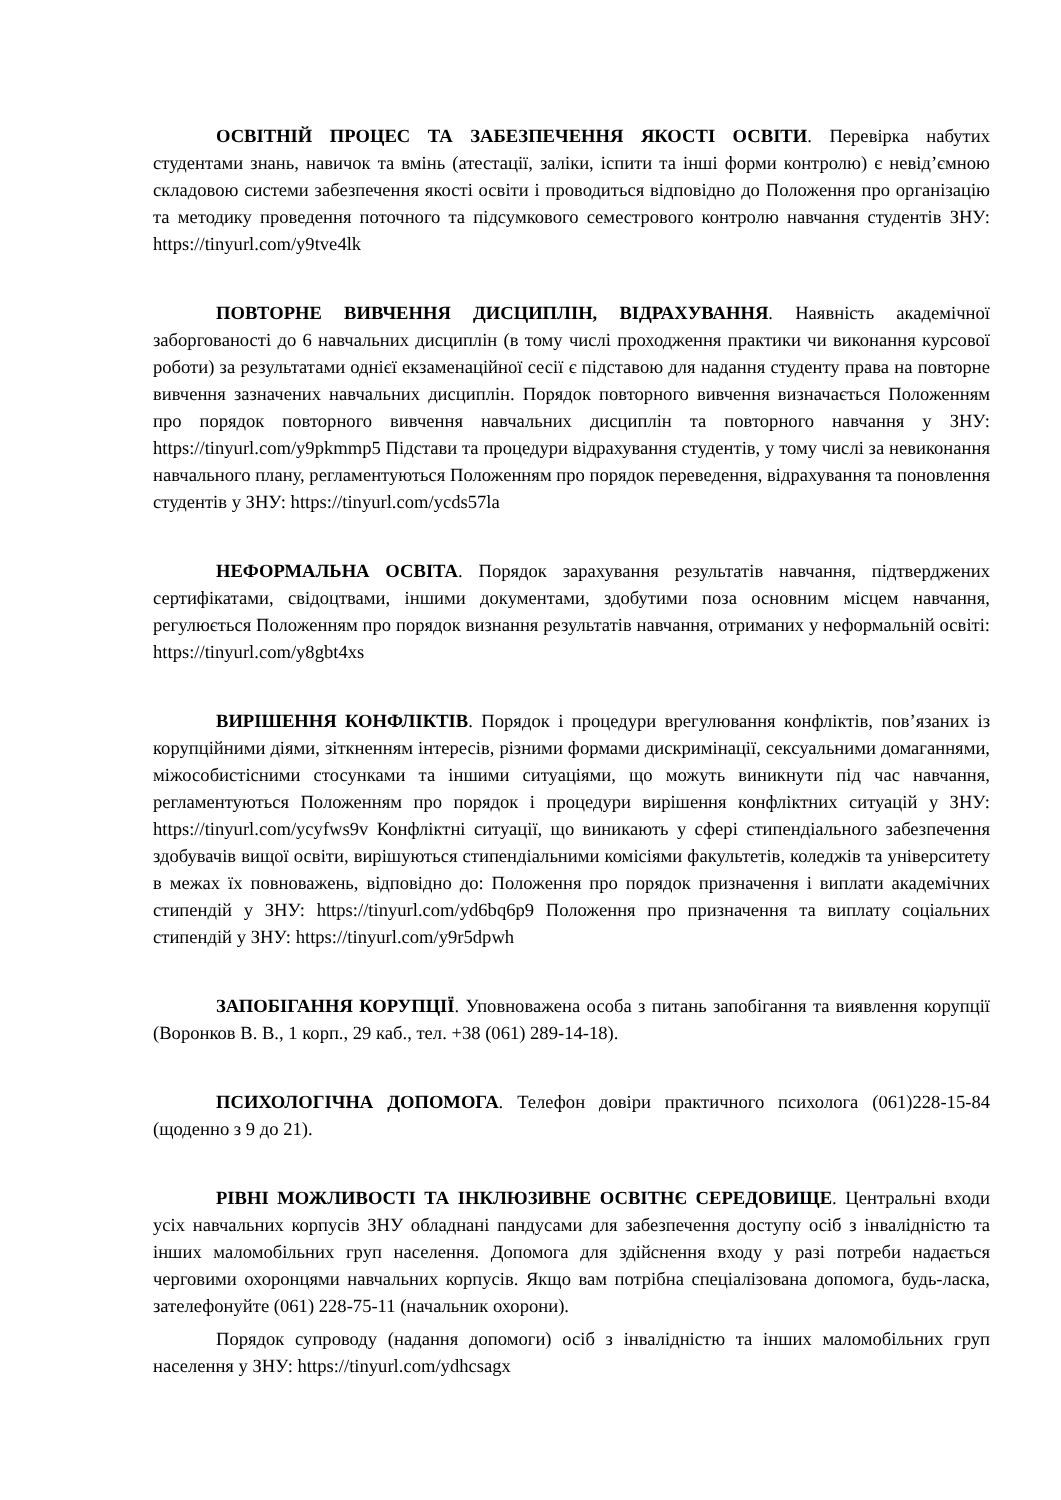ОСВІТНІЙ ПРОЦЕС ТА ЗАБЕЗПЕЧЕННЯ ЯКОСТІ ОСВІТИ. Перевірка набутих студентами знань, навичок та вмінь (атестації, заліки, іспити та інші форми контролю) є невід’ємною складовою системи забезпечення якості освіти і проводиться відповідно до Положення про організацію та методику проведення поточного та підсумкового семестрового контролю навчання студентів ЗНУ: https://tinyurl.com/y9tve4lk
ПОВТОРНЕ ВИВЧЕННЯ ДИСЦИПЛІН, ВІДРАХУВАННЯ. Наявність академічної заборгованості до 6 навчальних дисциплін (в тому числі проходження практики чи виконання курсової роботи) за результатами однієї екзаменаційної сесії є підставою для надання студенту права на повторне вивчення зазначених навчальних дисциплін. Порядок повторного вивчення визначається Положенням про порядок повторного вивчення навчальних дисциплін та повторного навчання у ЗНУ: https://tinyurl.com/y9pkmmp5 Підстави та процедури відрахування студентів, у тому числі за невиконання навчального плану, регламентуються Положенням про порядок переведення, відрахування та поновлення студентів у ЗНУ: https://tinyurl.com/ycds57la
НЕФОРМАЛЬНА ОСВІТА. Порядок зарахування результатів навчання, підтверджених сертифікатами, свідоцтвами, іншими документами, здобутими поза основним місцем навчання, регулюється Положенням про порядок визнання результатів навчання, отриманих у неформальній освіті: https://tinyurl.com/y8gbt4xs
ВИРІШЕННЯ КОНФЛІКТІВ. Порядок і процедури врегулювання конфліктів, пов’язаних із корупційними діями, зіткненням інтересів, різними формами дискримінації, сексуальними домаганнями, міжособистісними стосунками та іншими ситуаціями, що можуть виникнути під час навчання, регламентуються Положенням про порядок і процедури вирішення конфліктних ситуацій у ЗНУ: https://tinyurl.com/ycyfws9v Конфліктні ситуації, що виникають у сфері стипендіального забезпечення здобувачів вищої освіти, вирішуються стипендіальними комісіями факультетів, коледжів та університету в межах їх повноважень, відповідно до: Положення про порядок призначення і виплати академічних стипендій у ЗНУ: https://tinyurl.com/yd6bq6p9 Положення про призначення та виплату соціальних стипендій у ЗНУ: https://tinyurl.com/y9r5dpwh
ЗАПОБІГАННЯ КОРУПЦІЇ. Уповноважена особа з питань запобігання та виявлення корупції (Воронков В. В., 1 корп., 29 каб., тел. +38 (061) 289-14-18).
ПСИХОЛОГІЧНА ДОПОМОГА. Телефон довіри практичного психолога (061)228-15-84 (щоденно з 9 до 21).
РІВНІ МОЖЛИВОСТІ ТА ІНКЛЮЗИВНЕ ОСВІТНЄ СЕРЕДОВИЩЕ. Центральні входи усіх навчальних корпусів ЗНУ обладнані пандусами для забезпечення доступу осіб з інвалідністю та інших маломобільних груп населення. Допомога для здійснення входу у разі потреби надається черговими охоронцями навчальних корпусів. Якщо вам потрібна спеціалізована допомога, будь-ласка, зателефонуйте (061) 228-75-11 (начальник охорони).
Порядок супроводу (надання допомоги) осіб з інвалідністю та інших маломобільних груп населення у ЗНУ: https://tinyurl.com/ydhcsagx